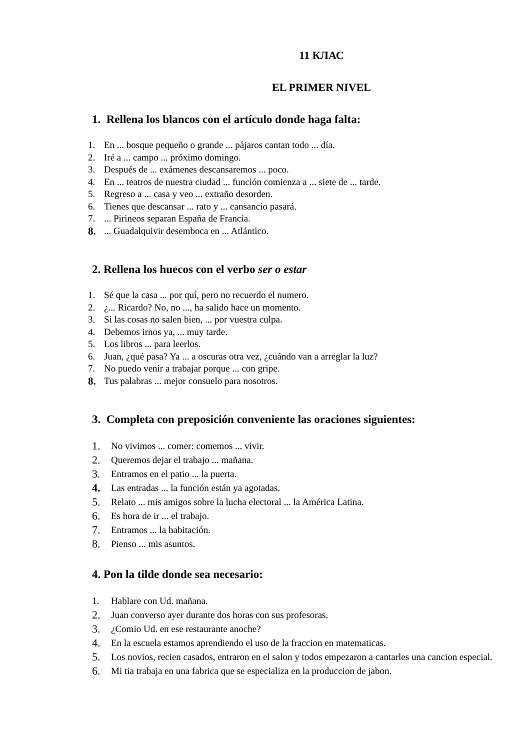11 КЛАС
EL PRIMER NIVEL
1. Rellena los blancos con el artículo donde haga falta:
1. En ... bosque pequeño o grande ... pájaros cantan todo ... día.
2. Iré a ... campo ... próximo domingo.
3. Después de ... exámenes descansaremos ... poco.
4. En ... teatros de nuestra ciudad ... función comienza a ... siete de ... tarde.
5. Regreso a ... casa y veo ... extraño desorden.
6. Tienes que descansar ... rato y ... cansancio pasará.
7.... Pirineos separan España de Francia.
8.... Guadalquivir desemboca en ... Atlántico.
2. Rellena los huecos con el verbo ser o estar
1. Sé que la casa ... por quí, pero no recuerdo el numero.
2. ¿... Ricardo? No, no ..., ha salido hace un momento.
3. Si las cosas no salen bien, ... por vuestra culpa.
4. Debemos irnos ya, ... muy tarde.
5. Los libros ... para leerlos.
6. Juan, ¿qué pasa? Ya ... a oscuras otra vez, ¿cuándo van a arreglar la luz?
7. No puedo venir a trabajar porque ... con gripe.
8. Tus palabras ... mejor consuelo para nosotros.
3. Completa con preposición conveniente las oraciones siguientes:
1. No vivimos ... comer: comemos ... vivir.
2. Queremos dejar el trabajo ... mañana.
3. Entramos en el patio ... la puerta.
4. Las entradas ... la función están ya agotadas.
5. Relato ... mis amigos sobre la lucha electoral ... la América Latina.
6. Es hora de ir ... el trabajo.
7. Entramos ... la habitación.
8. Pienso ... mis asuntos.
4. Pon la tilde donde sea necesario:
1. Hablare con Ud. mañana.
2. Juan converso ayer durante dos horas con sus profesoras.
3. ¿Comio Ud. en ese restaurante anoche?
4. En la escuela estamos aprendiendo el uso de la fraccion en matematicas.
5. Los novios, recien casados, entraron en el salon y todos empezaron a cantarles una cancion especial.
6. Mi tia trabaja en una fabrica que se especializa en la produccion de jabon.